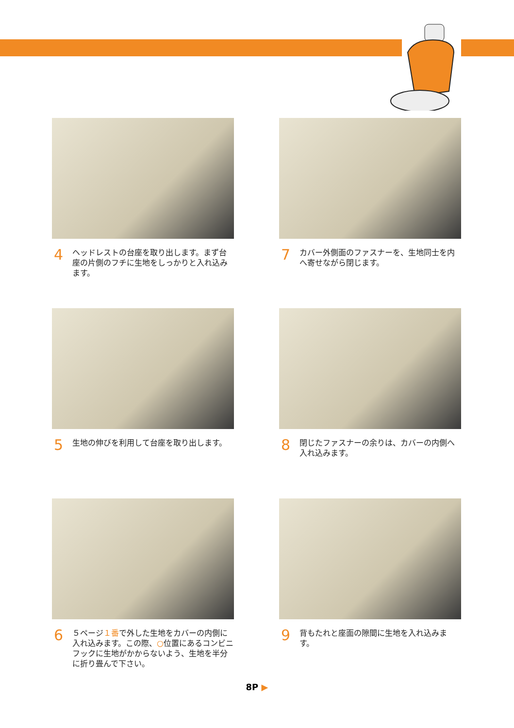4 ヘッドレストの台座を取り出します。まず台座の片側のフチに生地をしっかりと入れ込みます。
7 カバー外側面のファスナーを、生地同士を内へ寄せながら閉じます。
5 生地の伸びを利用して台座を取り出します。
8 閉じたファスナーの余りは、カバーの内側へ入れ込みます。
6 ５ページ１番で外した生地をカバーの内側に入れ込みます。この際、○位置にあるコンビニフックに生地がかからないよう、生地を半分に折り畳んで下さい。
9 背もたれと座面の隙間に生地を入れ込みます。
8P ▶